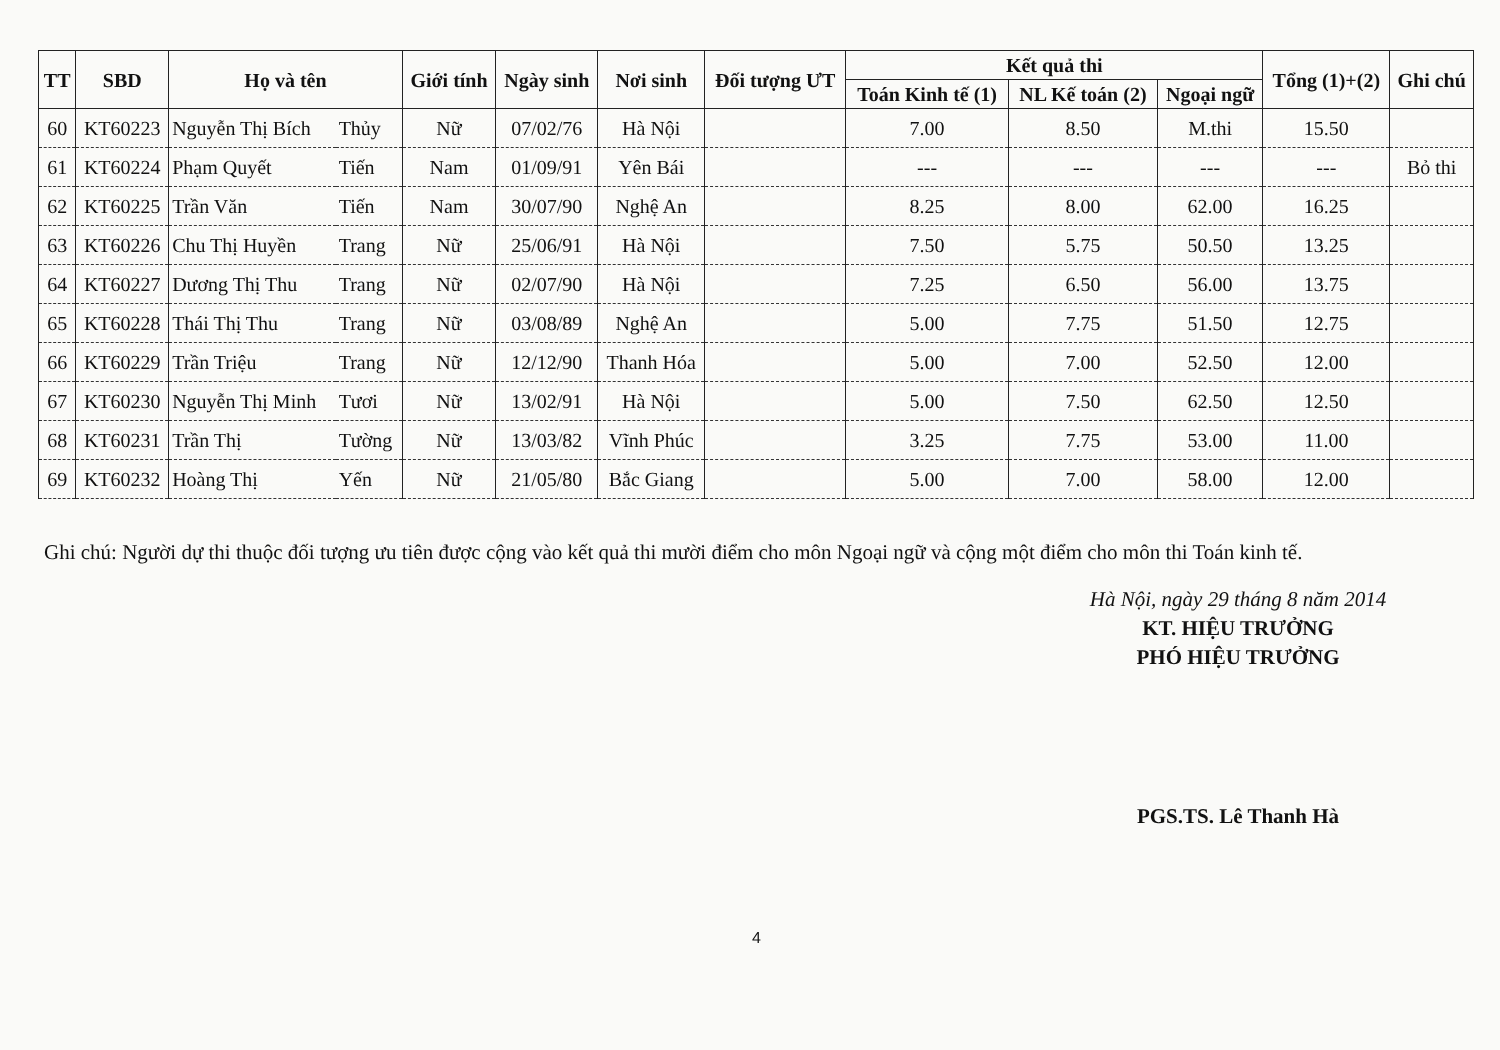| TT | SBD | Họ và tên | | Giới tính | Ngày sinh | Nơi sinh | Đối tượng ƯT | Kết quả thi | | | Tổng (1)+(2) | Ghi chú |
| --- | --- | --- | --- | --- | --- | --- | --- | --- | --- | --- | --- | --- |
| | | | | | | | | Toán Kinh tế (1) | NL Kế toán (2) | Ngoại ngữ | | |
| 60 | KT60223 | Nguyễn Thị Bích | Thủy | Nữ | 07/02/76 | Hà Nội | | 7.00 | 8.50 | M.thi | 15.50 | |
| 61 | KT60224 | Phạm Quyết | Tiến | Nam | 01/09/91 | Yên Bái | | --- | --- | --- | --- | Bỏ thi |
| 62 | KT60225 | Trần Văn | Tiến | Nam | 30/07/90 | Nghệ An | | 8.25 | 8.00 | 62.00 | 16.25 | |
| 63 | KT60226 | Chu Thị Huyền | Trang | Nữ | 25/06/91 | Hà Nội | | 7.50 | 5.75 | 50.50 | 13.25 | |
| 64 | KT60227 | Dương Thị Thu | Trang | Nữ | 02/07/90 | Hà Nội | | 7.25 | 6.50 | 56.00 | 13.75 | |
| 65 | KT60228 | Thái Thị Thu | Trang | Nữ | 03/08/89 | Nghệ An | | 5.00 | 7.75 | 51.50 | 12.75 | |
| 66 | KT60229 | Trần Triệu | Trang | Nữ | 12/12/90 | Thanh Hóa | | 5.00 | 7.00 | 52.50 | 12.00 | |
| 67 | KT60230 | Nguyễn Thị Minh | Tươi | Nữ | 13/02/91 | Hà Nội | | 5.00 | 7.50 | 62.50 | 12.50 | |
| 68 | KT60231 | Trần Thị | Tường | Nữ | 13/03/82 | Vĩnh Phúc | | 3.25 | 7.75 | 53.00 | 11.00 | |
| 69 | KT60232 | Hoàng Thị | Yến | Nữ | 21/05/80 | Bắc Giang | | 5.00 | 7.00 | 58.00 | 12.00 | |
Ghi chú: Người dự thi thuộc đối tượng ưu tiên được cộng vào kết quả thi mười điểm cho môn Ngoại ngữ và cộng một điểm cho môn thi Toán kinh tế.
Hà Nội, ngày 29 tháng 8 năm 2014
KT. HIỆU TRƯỞNG
PHÓ HIỆU TRƯỞNG
PGS.TS. Lê Thanh Hà
4